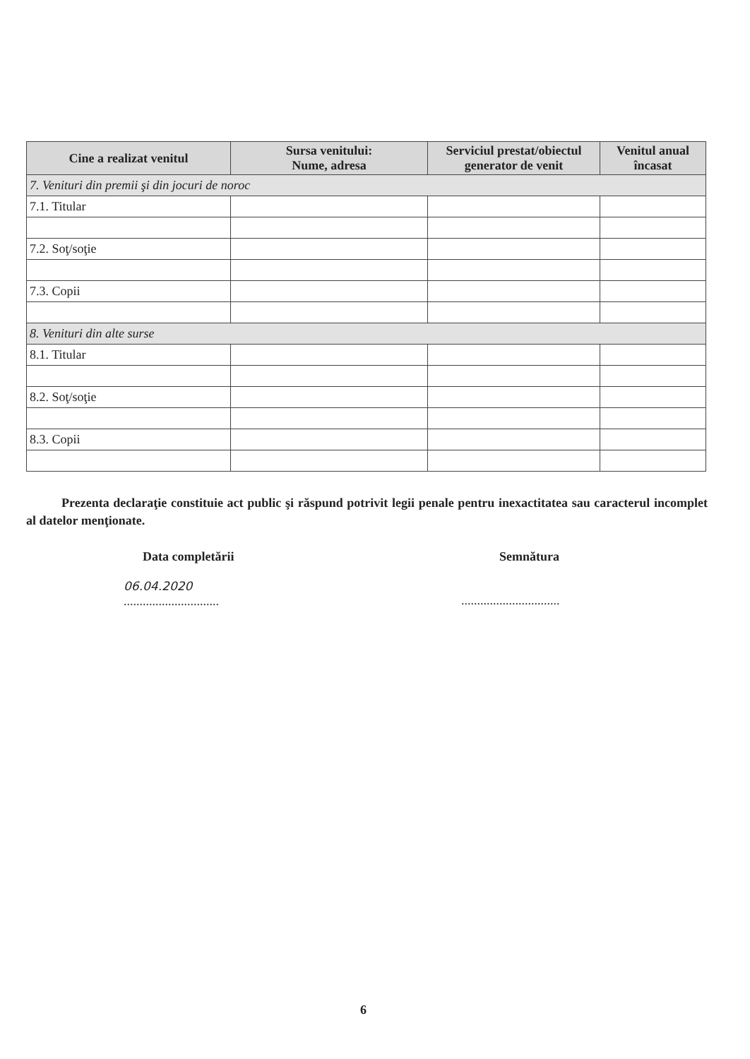| Cine a realizat venitul | Sursa venitului: Nume, adresa | Serviciul prestat/obiectul generator de venit | Venitul anual încasat |
| --- | --- | --- | --- |
| 7. Venituri din premii şi din jocuri de noroc | | | |
| 7.1. Titular | | | |
| 7.2. Soţ/soţie | | | |
| 7.3. Copii | | | |
| 8. Venituri din alte surse | | | |
| 8.1. Titular | | | |
| 8.2. Soţ/soţie | | | |
| 8.3. Copii | | | |
Prezenta declaraţie constituie act public şi răspund potrivit legii penale pentru inexactitatea sau caracterul incomplet al datelor menţionate.
Data completării Semnătura
06.04.2020
..............................
...............................
6